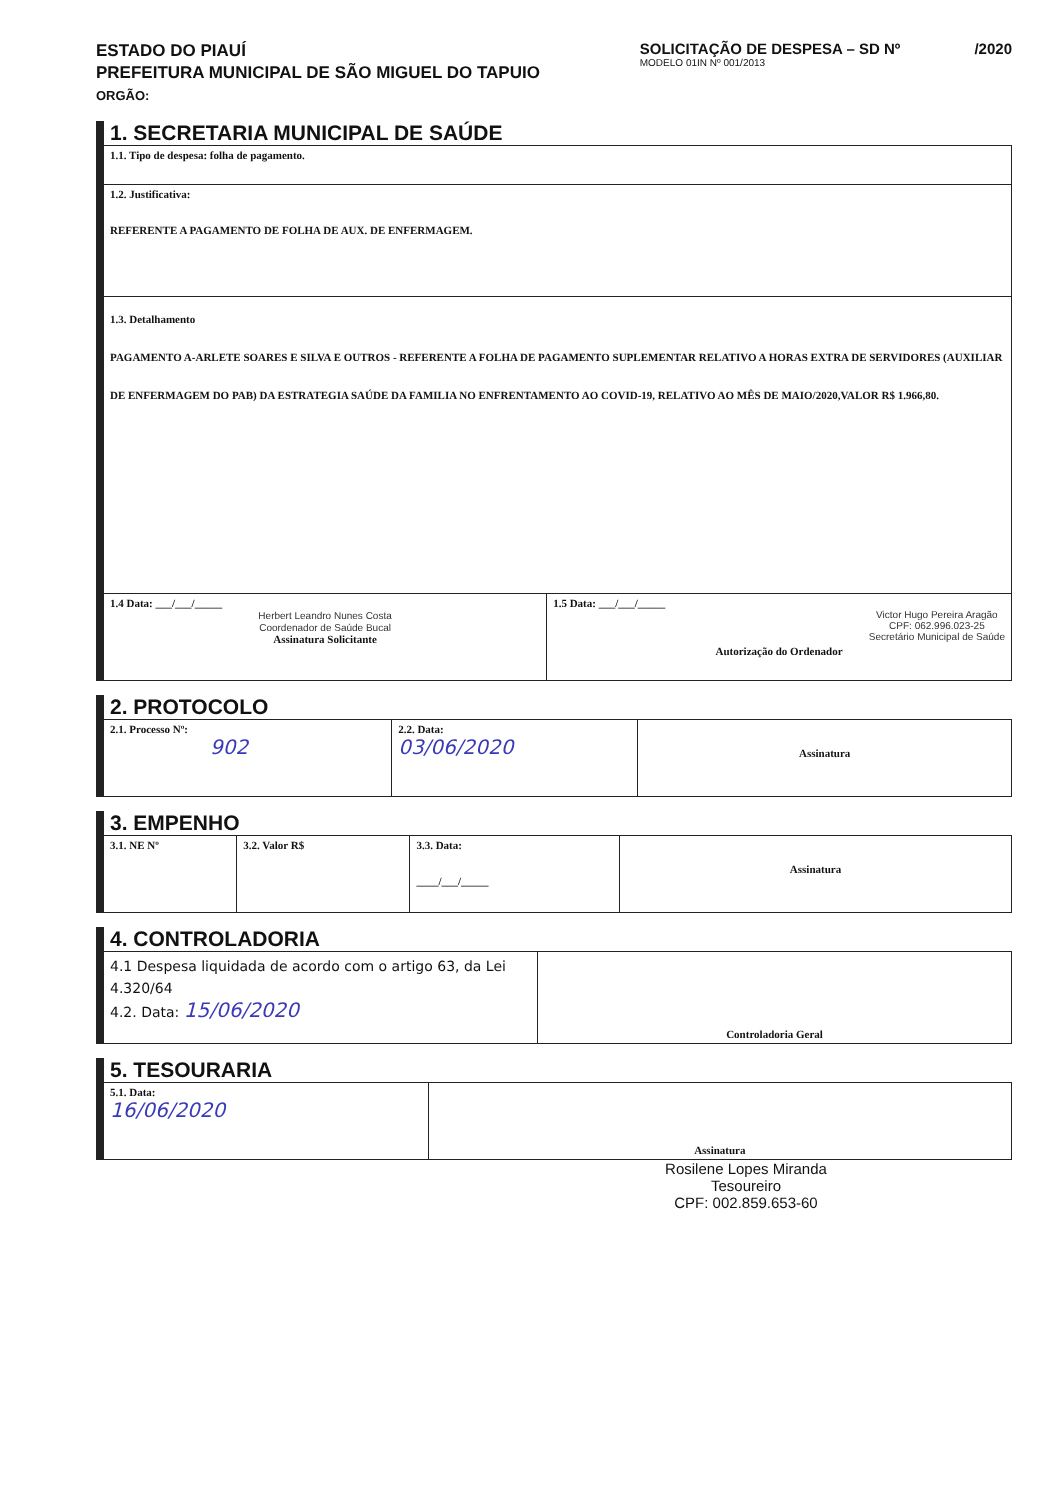ESTADO DO PIAUÍ
PREFEITURA MUNICIPAL DE SÃO MIGUEL DO TAPUIO
ORGÃO:
SOLICITAÇÃO DE DESPESA – SD Nº /2020
MODELO 01IN Nº 001/2013
1. SECRETARIA MUNICIPAL DE SAÚDE
| 1.1. Tipo de despesa: folha de pagamento. | |
| 1.2. Justificativa: REFERENTE A PAGAMENTO DE FOLHA DE AUX. DE ENFERMAGEM. | |
| 1.3. Detalhamento PAGAMENTO A-ARLETE SOARES E SILVA E OUTROS - REFERENTE A FOLHA DE PAGAMENTO SUPLEMENTAR RELATIVO A HORAS EXTRA DE SERVIDORES (AUXILIAR DE ENFERMAGEM DO PAB) DA ESTRATEGIA SAÚDE DA FAMILIA NO ENFRENTAMENTO AO COVID-19, RELATIVO AO MÊS DE MAIO/2020,VALOR R$ 1.966,80. | |
| 1.4 Data: ___/___/_____ Herbert Leandro Nunes Costa Coordenador de Saúde Bucal Assinatura Solicitante | 1.5 Data: ___/___/_____ Victor Hugo Pereira Aragão CPF: 062.996.023-25 Secretário Municipal de Saúde Autorização do Ordenador |
2. PROTOCOLO
| 2.1. Processo Nº: 902 | 2.2. Data: 03/06/2020 | Assinatura |
3. EMPENHO
| 3.1. NE Nº | 3.2. Valor R$ | 3.3. Data: ____/___/_____ | Assinatura |
4. CONTROLADORIA
| 4.1 Despesa liquidada de acordo com o artigo 63, da Lei 4.320/64 4.2. Data: 15/06/2020 | Controladoria Geral |
5. TESOURARIA
| 5.1. Data: 16/06/2020 | Assinatura |
Rosilene Lopes Miranda
Tesoureiro
CPF: 002.859.653-60